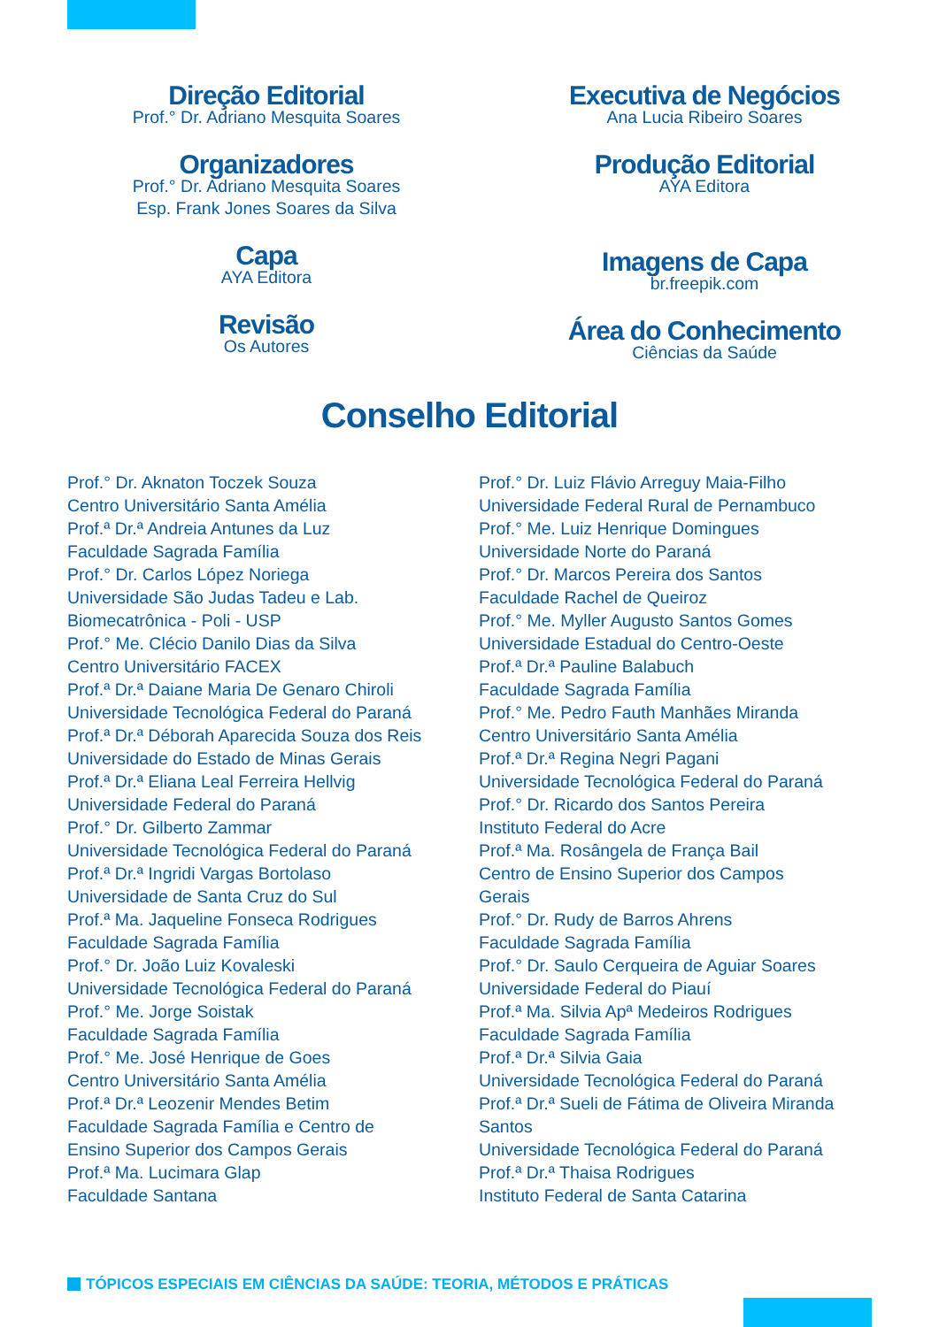Direção Editorial
Prof.° Dr. Adriano Mesquita Soares
Organizadores
Prof.° Dr. Adriano Mesquita Soares
Esp. Frank Jones Soares da Silva
Capa
AYA Editora
Revisão
Os Autores
Executiva de Negócios
Ana Lucia Ribeiro Soares
Produção Editorial
AYA Editora
Imagens de Capa
br.freepik.com
Área do Conhecimento
Ciências da Saúde
Conselho Editorial
Prof.° Dr. Aknaton Toczek Souza
Centro Universitário Santa Amélia
Prof.ª Dr.ª Andreia Antunes da Luz
Faculdade Sagrada Família
Prof.° Dr. Carlos López Noriega
Universidade São Judas Tadeu e Lab.
Biomecatrônica - Poli - USP
Prof.° Me. Clécio Danilo Dias da Silva
Centro Universitário FACEX
Prof.ª Dr.ª Daiane Maria De Genaro Chiroli
Universidade Tecnológica Federal do Paraná
Prof.ª Dr.ª Déborah Aparecida Souza dos Reis
Universidade do Estado de Minas Gerais
Prof.ª Dr.ª Eliana Leal Ferreira Hellvig
Universidade Federal do Paraná
Prof.° Dr. Gilberto Zammar
Universidade Tecnológica Federal do Paraná
Prof.ª Dr.ª Ingridi Vargas Bortolaso
Universidade de Santa Cruz do Sul
Prof.ª Ma. Jaqueline Fonseca Rodrigues
Faculdade Sagrada Família
Prof.° Dr. João Luiz Kovaleski
Universidade Tecnológica Federal do Paraná
Prof.° Me. Jorge Soistak
Faculdade Sagrada Família
Prof.° Me. José Henrique de Goes
Centro Universitário Santa Amélia
Prof.ª Dr.ª Leozenir Mendes Betim
Faculdade Sagrada Família e Centro de
Ensino Superior dos Campos Gerais
Prof.ª Ma. Lucimara Glap
Faculdade Santana
Prof.° Dr. Luiz Flávio Arreguy Maia-Filho
Universidade Federal Rural de Pernambuco
Prof.° Me. Luiz Henrique Domingues
Universidade Norte do Paraná
Prof.° Dr. Marcos Pereira dos Santos
Faculdade Rachel de Queiroz
Prof.° Me. Myller Augusto Santos Gomes
Universidade Estadual do Centro-Oeste
Prof.ª Dr.ª Pauline Balabuch
Faculdade Sagrada Família
Prof.° Me. Pedro Fauth Manhães Miranda
Centro Universitário Santa Amélia
Prof.ª Dr.ª Regina Negri Pagani
Universidade Tecnológica Federal do Paraná
Prof.° Dr. Ricardo dos Santos Pereira
Instituto Federal do Acre
Prof.ª Ma. Rosângela de França Bail
Centro de Ensino Superior dos Campos
Gerais
Prof.° Dr. Rudy de Barros Ahrens
Faculdade Sagrada Família
Prof.° Dr. Saulo Cerqueira de Aguiar Soares
Universidade Federal do Piauí
Prof.ª Ma. Silvia Apª Medeiros Rodrigues
Faculdade Sagrada Família
Prof.ª Dr.ª Silvia Gaia
Universidade Tecnológica Federal do Paraná
Prof.ª Dr.ª Sueli de Fátima de Oliveira Miranda
Santos
Universidade Tecnológica Federal do Paraná
Prof.ª Dr.ª Thaisa Rodrigues
Instituto Federal de Santa Catarina
TÓPICOS ESPECIAIS EM CIÊNCIAS DA SAÚDE: TEORIA, MÉTODOS E PRÁTICAS